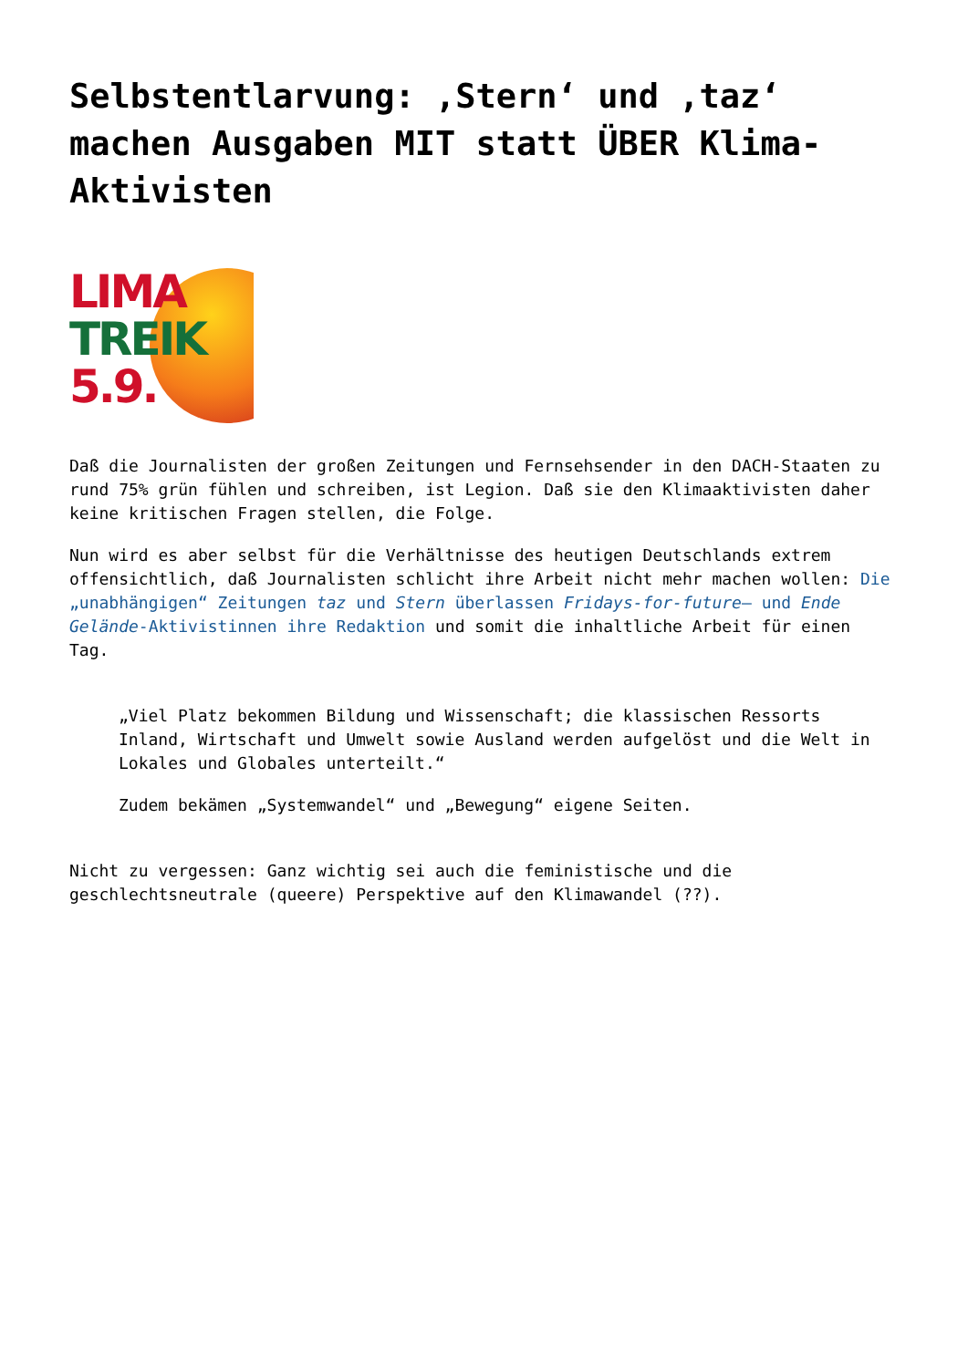Selbstentlarvung: ‚Stern‘ und ‚taz‘ machen Ausgaben MIT statt ÜBER Klima-Aktivisten
LIMA
TREIK
5.9.
Daß die Journalisten der großen Zeitungen und Fernsehsender in den DACH-Staaten zu rund 75% grün fühlen und schreiben, ist Legion. Daß sie den Klimaaktivisten daher keine kritischen Fragen stellen, die Folge.
Nun wird es aber selbst für die Verhältnisse des heutigen Deutschlands extrem offensichtlich, daß Journalisten schlicht ihre Arbeit nicht mehr machen wollen: Die „unabhängigen“ Zeitungen taz und Stern überlassen Fridays-for-future– und Ende Gelände-Aktivistinnen ihre Redaktion und somit die inhaltliche Arbeit für einen Tag.
„Viel Platz bekommen Bildung und Wissenschaft; die klassischen Ressorts Inland, Wirtschaft und Umwelt sowie Ausland werden aufgelöst und die Welt in Lokales und Globales unterteilt.“
Zudem bekämen „Systemwandel“ und „Bewegung“ eigene Seiten.
Nicht zu vergessen: Ganz wichtig sei auch die feministische und die geschlechtsneutrale (queere) Perspektive auf den Klimawandel (??).